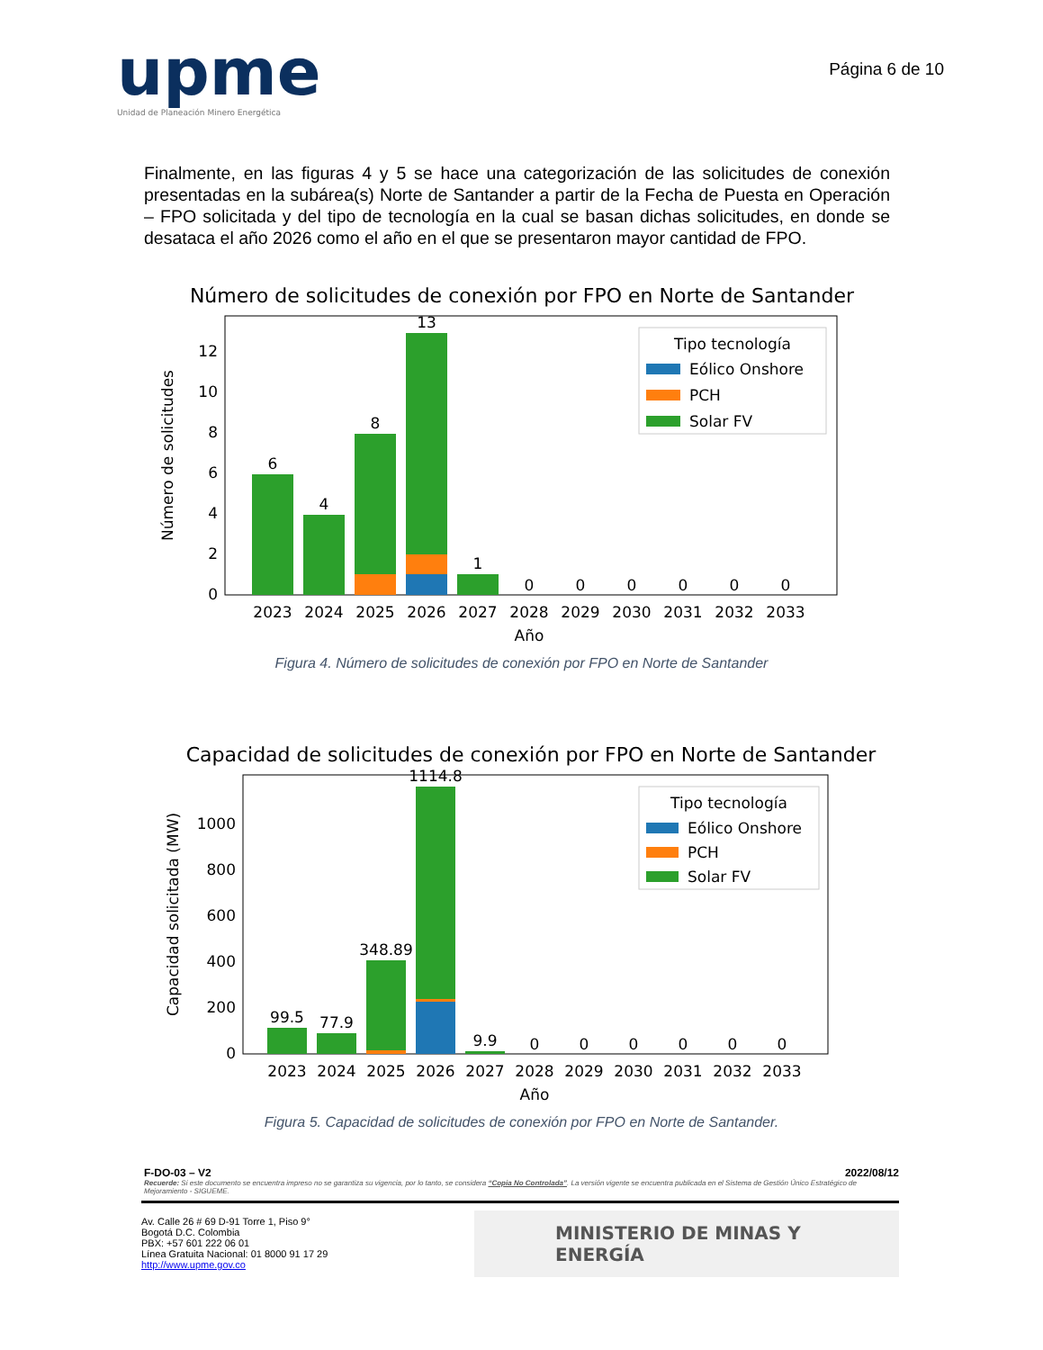upme
Unidad de Planeación Minero Energética
Página 6 de 10
Finalmente, en las figuras 4 y 5 se hace una categorización de las solicitudes de conexión presentadas en la subárea(s) Norte de Santander a partir de la Fecha de Puesta en Operación – FPO solicitada y del tipo de tecnología en la cual se basan dichas solicitudes, en donde se desataca el año 2026 como el año en el que se presentaron mayor cantidad de FPO.
Número de solicitudes de conexión por FPO en Norte de Santander
6
4
8
13
1
0
0
0
0
0
0
2023
2024
2025
2026
2027
2028
2029
2030
2031
2032
2033
Año
0
2
4
6
8
10
12
Número de solicitudes
Tipo tecnología
Eólico Onshore
PCH
Solar FV
Figura 4. Número de solicitudes de conexión por FPO en Norte de Santander
Capacidad de solicitudes de conexión por FPO en Norte de Santander
99.5
77.9
348.89
1114.8
9.9
0
0
0
0
0
0
2023
2024
2025
2026
2027
2028
2029
2030
2031
2032
2033
Año
0
200
400
600
800
1000
Capacidad solicitada (MW)
Tipo tecnología
Eólico Onshore
PCH
Solar FV
Figura 5. Capacidad de solicitudes de conexión por FPO en Norte de Santander.
F-DO-03 – V2 2022/08/12
Recuerde: Si este documento se encuentra impreso no se garantiza su vigencia, por lo tanto, se considera “Copia No Controlada”. La versión vigente se encuentra publicada en el Sistema de Gestión Único Estratégico de Mejoramiento - SIGUEME.
Av. Calle 26 # 69 D-91 Torre 1, Piso 9°
Bogotá D.C. Colombia
PBX: +57 601 222 06 01
Línea Gratuita Nacional: 01 8000 91 17 29
http://www.upme.gov.co
MINISTERIO DE MINAS Y
ENERGÍA